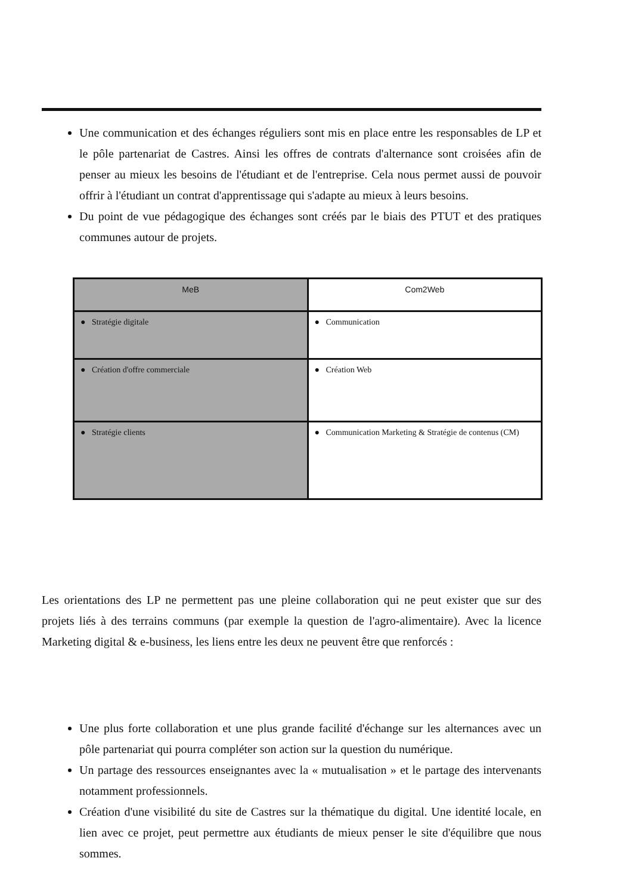Une communication et des échanges réguliers sont mis en place entre les responsables de LP et le pôle partenariat de Castres. Ainsi les offres de contrats d'alternance sont croisées afin de penser au mieux les besoins de l'étudiant et de l'entreprise. Cela nous permet aussi de pouvoir offrir à l'étudiant un contrat d'apprentissage qui s'adapte au mieux à leurs besoins.
Du point de vue pédagogique des échanges sont créés par le biais des PTUT et des pratiques communes autour de projets.
| MeB | Com2Web |
| ● Stratégie digitale | ● Communication |
| ● Création d'offre commerciale | ● Création Web |
| ● Stratégie clients | ● Communication Marketing & Stratégie de contenus (CM) |
Les orientations des LP ne permettent pas une pleine collaboration qui ne peut exister que sur des projets liés à des terrains communs (par exemple la question de l'agro-alimentaire). Avec la licence Marketing digital & e-business, les liens entre les deux ne peuvent être que renforcés :
Une plus forte collaboration et une plus grande facilité d'échange sur les alternances avec un pôle partenariat qui pourra compléter son action sur la question du numérique.
Un partage des ressources enseignantes avec la « mutualisation » et le partage des intervenants notamment professionnels.
Création d'une visibilité du site de Castres sur la thématique du digital. Une identité locale, en lien avec ce projet, peut permettre aux étudiants de mieux penser le site d'équilibre que nous sommes.